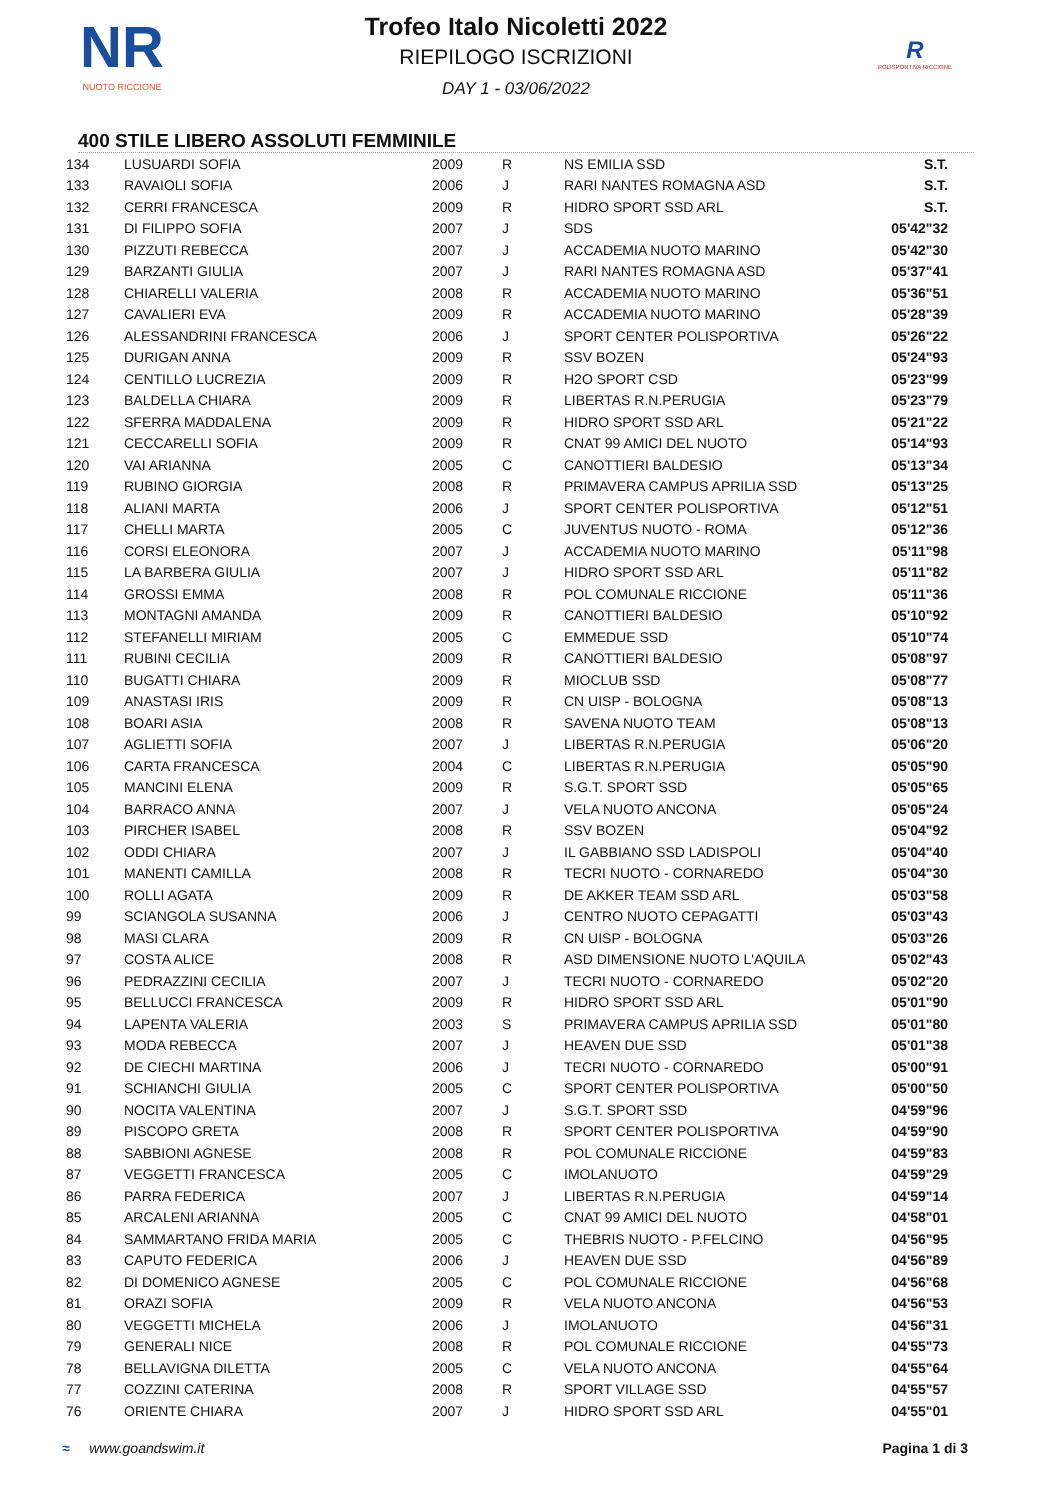NR
NUOTO RICCIONE
Trofeo Italo Nicoletti 2022
RIEPILOGO ISCRIZIONI
DAY 1 - 03/06/2022
R
POLISPORTIVA RICCIONE
400 STILE LIBERO ASSOLUTI FEMMINILE
| 134 | LUSUARDI SOFIA | 2009 | R | NS EMILIA SSD | S.T. |
| 133 | RAVAIOLI SOFIA | 2006 | J | RARI NANTES ROMAGNA ASD | S.T. |
| 132 | CERRI FRANCESCA | 2009 | R | HIDRO SPORT SSD ARL | S.T. |
| 131 | DI FILIPPO SOFIA | 2007 | J | SDS | 05'42"32 |
| 130 | PIZZUTI REBECCA | 2007 | J | ACCADEMIA NUOTO MARINO | 05'42"30 |
| 129 | BARZANTI GIULIA | 2007 | J | RARI NANTES ROMAGNA ASD | 05'37"41 |
| 128 | CHIARELLI VALERIA | 2008 | R | ACCADEMIA NUOTO MARINO | 05'36"51 |
| 127 | CAVALIERI EVA | 2009 | R | ACCADEMIA NUOTO MARINO | 05'28"39 |
| 126 | ALESSANDRINI FRANCESCA | 2006 | J | SPORT CENTER POLISPORTIVA | 05'26"22 |
| 125 | DURIGAN ANNA | 2009 | R | SSV BOZEN | 05'24"93 |
| 124 | CENTILLO LUCREZIA | 2009 | R | H2O SPORT CSD | 05'23"99 |
| 123 | BALDELLA CHIARA | 2009 | R | LIBERTAS R.N.PERUGIA | 05'23"79 |
| 122 | SFERRA MADDALENA | 2009 | R | HIDRO SPORT SSD ARL | 05'21"22 |
| 121 | CECCARELLI SOFIA | 2009 | R | CNAT 99 AMICI DEL NUOTO | 05'14"93 |
| 120 | VAI ARIANNA | 2005 | C | CANOTTIERI BALDESIO | 05'13"34 |
| 119 | RUBINO GIORGIA | 2008 | R | PRIMAVERA CAMPUS APRILIA SSD | 05'13"25 |
| 118 | ALIANI MARTA | 2006 | J | SPORT CENTER POLISPORTIVA | 05'12"51 |
| 117 | CHELLI MARTA | 2005 | C | JUVENTUS NUOTO - ROMA | 05'12"36 |
| 116 | CORSI ELEONORA | 2007 | J | ACCADEMIA NUOTO MARINO | 05'11"98 |
| 115 | LA BARBERA GIULIA | 2007 | J | HIDRO SPORT SSD ARL | 05'11"82 |
| 114 | GROSSI EMMA | 2008 | R | POL COMUNALE RICCIONE | 05'11"36 |
| 113 | MONTAGNI AMANDA | 2009 | R | CANOTTIERI BALDESIO | 05'10"92 |
| 112 | STEFANELLI MIRIAM | 2005 | C | EMMEDUE SSD | 05'10"74 |
| 111 | RUBINI CECILIA | 2009 | R | CANOTTIERI BALDESIO | 05'08"97 |
| 110 | BUGATTI CHIARA | 2009 | R | MIOCLUB SSD | 05'08"77 |
| 109 | ANASTASI IRIS | 2009 | R | CN UISP - BOLOGNA | 05'08"13 |
| 108 | BOARI ASIA | 2008 | R | SAVENA NUOTO TEAM | 05'08"13 |
| 107 | AGLIETTI SOFIA | 2007 | J | LIBERTAS R.N.PERUGIA | 05'06"20 |
| 106 | CARTA FRANCESCA | 2004 | C | LIBERTAS R.N.PERUGIA | 05'05"90 |
| 105 | MANCINI ELENA | 2009 | R | S.G.T. SPORT SSD | 05'05"65 |
| 104 | BARRACO ANNA | 2007 | J | VELA NUOTO ANCONA | 05'05"24 |
| 103 | PIRCHER ISABEL | 2008 | R | SSV BOZEN | 05'04"92 |
| 102 | ODDI CHIARA | 2007 | J | IL GABBIANO SSD LADISPOLI | 05'04"40 |
| 101 | MANENTI CAMILLA | 2008 | R | TECRI NUOTO - CORNAREDO | 05'04"30 |
| 100 | ROLLI AGATA | 2009 | R | DE AKKER TEAM SSD ARL | 05'03"58 |
| 99 | SCIANGOLA SUSANNA | 2006 | J | CENTRO NUOTO CEPAGATTI | 05'03"43 |
| 98 | MASI CLARA | 2009 | R | CN UISP - BOLOGNA | 05'03"26 |
| 97 | COSTA ALICE | 2008 | R | ASD DIMENSIONE NUOTO L'AQUILA | 05'02"43 |
| 96 | PEDRAZZINI CECILIA | 2007 | J | TECRI NUOTO - CORNAREDO | 05'02"20 |
| 95 | BELLUCCI FRANCESCA | 2009 | R | HIDRO SPORT SSD ARL | 05'01"90 |
| 94 | LAPENTA VALERIA | 2003 | S | PRIMAVERA CAMPUS APRILIA SSD | 05'01"80 |
| 93 | MODA REBECCA | 2007 | J | HEAVEN DUE SSD | 05'01"38 |
| 92 | DE CIECHI MARTINA | 2006 | J | TECRI NUOTO - CORNAREDO | 05'00"91 |
| 91 | SCHIANCHI GIULIA | 2005 | C | SPORT CENTER POLISPORTIVA | 05'00"50 |
| 90 | NOCITA VALENTINA | 2007 | J | S.G.T. SPORT SSD | 04'59"96 |
| 89 | PISCOPO GRETA | 2008 | R | SPORT CENTER POLISPORTIVA | 04'59"90 |
| 88 | SABBIONI AGNESE | 2008 | R | POL COMUNALE RICCIONE | 04'59"83 |
| 87 | VEGGETTI FRANCESCA | 2005 | C | IMOLANUOTO | 04'59"29 |
| 86 | PARRA FEDERICA | 2007 | J | LIBERTAS R.N.PERUGIA | 04'59"14 |
| 85 | ARCALENI ARIANNA | 2005 | C | CNAT 99 AMICI DEL NUOTO | 04'58"01 |
| 84 | SAMMARTANO FRIDA MARIA | 2005 | C | THEBRIS NUOTO - P.FELCINO | 04'56"95 |
| 83 | CAPUTO FEDERICA | 2006 | J | HEAVEN DUE SSD | 04'56"89 |
| 82 | DI DOMENICO AGNESE | 2005 | C | POL COMUNALE RICCIONE | 04'56"68 |
| 81 | ORAZI SOFIA | 2009 | R | VELA NUOTO ANCONA | 04'56"53 |
| 80 | VEGGETTI MICHELA | 2006 | J | IMOLANUOTO | 04'56"31 |
| 79 | GENERALI NICE | 2008 | R | POL COMUNALE RICCIONE | 04'55"73 |
| 78 | BELLAVIGNA DILETTA | 2005 | C | VELA NUOTO ANCONA | 04'55"64 |
| 77 | COZZINI CATERINA | 2008 | R | SPORT VILLAGE SSD | 04'55"57 |
| 76 | ORIENTE CHIARA | 2007 | J | HIDRO SPORT SSD ARL | 04'55"01 |
≈ www.goandswim.it Pagina 1 di 3